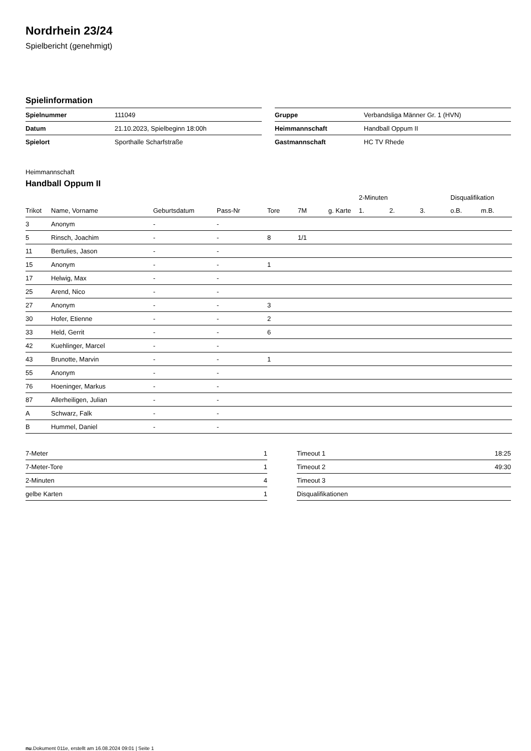Nordrhein 23/24
Spielbericht (genehmigt)
Spielinformation
| Spielnummer | 111049 |
| Datum | 21.10.2023, Spielbeginn 18:00h |
| Spielort | Sporthalle Scharfstraße |
| Gruppe | Verbandsliga Männer Gr. 1 (HVN) |
| Heimmannschaft | Handball Oppum II |
| Gastmannschaft | HC TV Rhede |
Heimmannschaft
Handball Oppum II
| | | | | | | | 2-Minuten | | | Disqualifikation | |
| --- | --- | --- | --- | --- | --- | --- | --- | --- | --- | --- | --- |
| Trikot | Name, Vorname | Geburtsdatum | Pass-Nr | Tore | 7M | g. Karte | 1. | 2. | 3. | o.B. | m.B. |
| 3 | Anonym | - | - | | | | | | | | |
| 5 | Rinsch, Joachim | - | - | 8 | 1/1 | | | | | | |
| 11 | Bertulies, Jason | - | - | | | | | | | | |
| 15 | Anonym | - | - | 1 | | | | | | | |
| 17 | Helwig, Max | - | - | | | | | | | | |
| 25 | Arend, Nico | - | - | | | | | | | | |
| 27 | Anonym | - | - | 3 | | | | | | | |
| 30 | Hofer, Etienne | - | - | 2 | | | | | | | |
| 33 | Held, Gerrit | - | - | 6 | | | | | | | |
| 42 | Kuehlinger, Marcel | - | - | | | | | | | | |
| 43 | Brunotte, Marvin | - | - | 1 | | | | | | | |
| 55 | Anonym | - | - | | | | | | | | |
| 76 | Hoeninger, Markus | - | - | | | | | | | | |
| 87 | Allerheiligen, Julian | - | - | | | | | | | | |
| A | Schwarz, Falk | - | - | | | | | | | | |
| B | Hummel, Daniel | - | - | | | | | | | | |
| 7-Meter | 1 |
| 7-Meter-Tore | 1 |
| 2-Minuten | 4 |
| gelbe Karten | 1 |
| Timeout 1 | 18:25 |
| Timeout 2 | 49:30 |
| Timeout 3 | |
| Disqualifikationen | |
nu.Dokument 011e, erstellt am 16.08.2024 09:01 | Seite 1